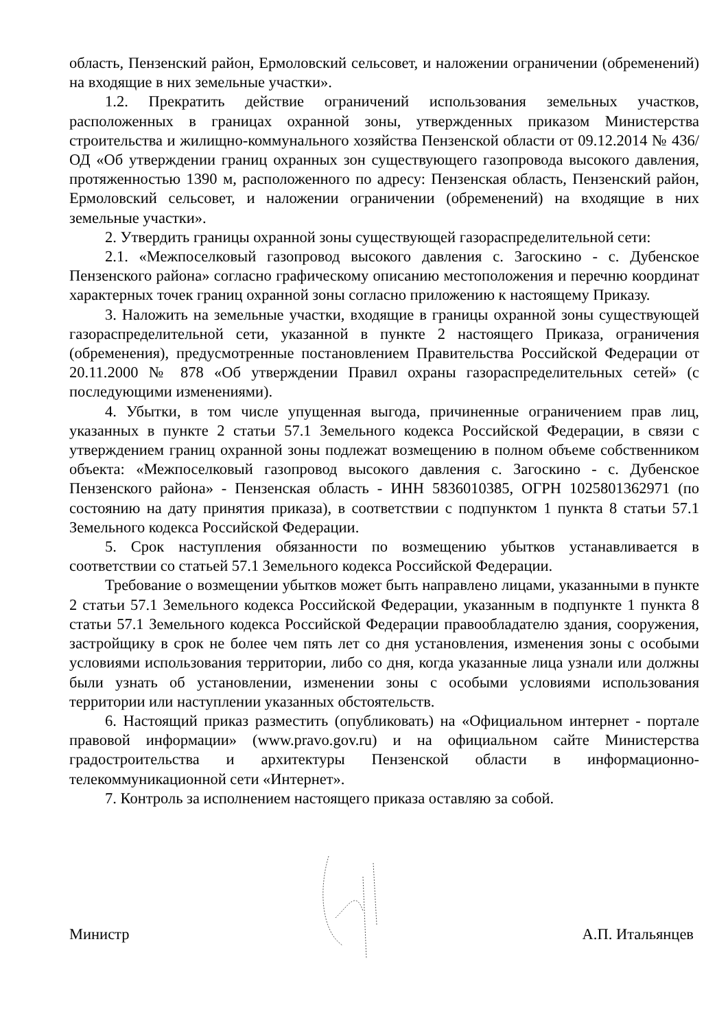область, Пензенский район, Ермоловский сельсовет, и наложении ограничении (обременений) на входящие в них земельные участки».
1.2. Прекратить действие ограничений использования земельных участков, расположенных в границах охранной зоны, утвержденных приказом Министерства строительства и жилищно-коммунального хозяйства Пензенской области от 09.12.2014 № 436/ОД «Об утверждении границ охранных зон существующего газопровода высокого давления, протяженностью 1390 м, расположенного по адресу: Пензенская область, Пензенский район, Ермоловский сельсовет, и наложении ограничении (обременений) на входящие в них земельные участки».
2. Утвердить границы охранной зоны существующей газораспределительной сети:
2.1. «Межпоселковый газопровод высокого давления с. Загоскино - с. Дубенское Пензенского района» согласно графическому описанию местоположения и перечню координат характерных точек границ охранной зоны согласно приложению к настоящему Приказу.
3. Наложить на земельные участки, входящие в границы охранной зоны существующей газораспределительной сети, указанной в пункте 2 настоящего Приказа, ограничения (обременения), предусмотренные постановлением Правительства Российской Федерации от 20.11.2000 № 878 «Об утверждении Правил охраны газораспределительных сетей» (с последующими изменениями).
4. Убытки, в том числе упущенная выгода, причиненные ограничением прав лиц, указанных в пункте 2 статьи 57.1 Земельного кодекса Российской Федерации, в связи с утверждением границ охранной зоны подлежат возмещению в полном объеме собственником объекта: «Межпоселковый газопровод высокого давления с. Загоскино - с. Дубенское Пензенского района» - Пензенская область - ИНН 5836010385, ОГРН 1025801362971 (по состоянию на дату принятия приказа), в соответствии с подпунктом 1 пункта 8 статьи 57.1 Земельного кодекса Российской Федерации.
5. Срок наступления обязанности по возмещению убытков устанавливается в соответствии со статьей 57.1 Земельного кодекса Российской Федерации.
Требование о возмещении убытков может быть направлено лицами, указанными в пункте 2 статьи 57.1 Земельного кодекса Российской Федерации, указанным в подпункте 1 пункта 8 статьи 57.1 Земельного кодекса Российской Федерации правообладателю здания, сооружения, застройщику в срок не более чем пять лет со дня установления, изменения зоны с особыми условиями использования территории, либо со дня, когда указанные лица узнали или должны были узнать об установлении, изменении зоны с особыми условиями использования территории или наступлении указанных обстоятельств.
6. Настоящий приказ разместить (опубликовать) на «Официальном интернет - портале правовой информации» (www.pravo.gov.ru) и на официальном сайте Министерства градостроительства и архитектуры Пензенской области в информационно-телекоммуникационной сети «Интернет».
7. Контроль за исполнением настоящего приказа оставляю за собой.
Министр А.П. Итальянцев